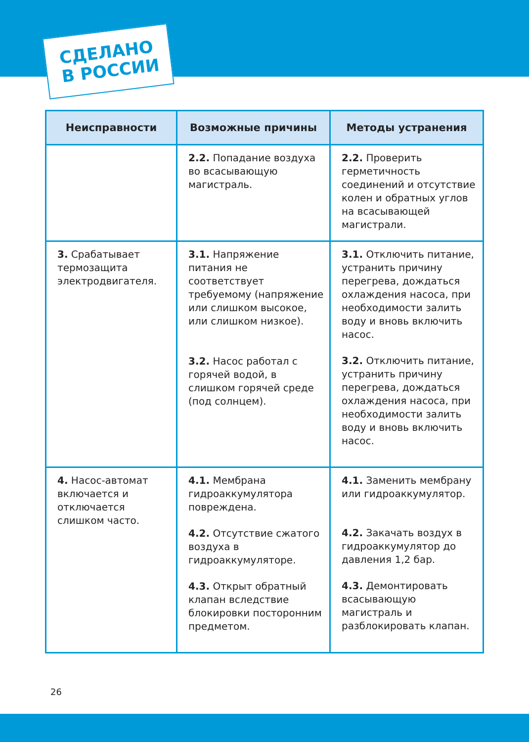СДЕЛАНО
В РОССИИ
| Неисправности | Возможные причины | Методы устранения |
| --- | --- | --- |
| | 2.2. Попадание воздуха во всасывающую магистраль. | 2.2. Проверить герметичность соединений и отсутствие колен и обратных углов на всасывающей магистрали. |
| 3. Срабатывает термозащита электродвигателя. | 3.1. Напряжение питания не соответствует требуемому (напряжение или слишком высокое, или слишком низкое). 3.2. Насос работал с горячей водой, в слишком горячей среде (под солнцем). | 3.1. Отключить питание, устранить причину перегрева, дождаться охлаждения насоса, при необходимости залить воду и вновь включить насос. 3.2. Отключить питание, устранить причину перегрева, дождаться охлаждения насоса, при необходимости залить воду и вновь включить насос. |
| 4. Насос-автомат включается и отключается слишком часто. | 4.1. Мембрана гидроаккумулятора повреждена. 4.2. Отсутствие сжатого воздуха в гидроаккумуляторе. 4.3. Открыт обратный клапан вследствие блокировки посторонним предметом. | 4.1. Заменить мембрану или гидроаккумулятор. 4.2. Закачать воздух в гидроаккумулятор до давления 1,2 бар. 4.3. Демонтировать всасывающую магистраль и разблокировать клапан. |
26